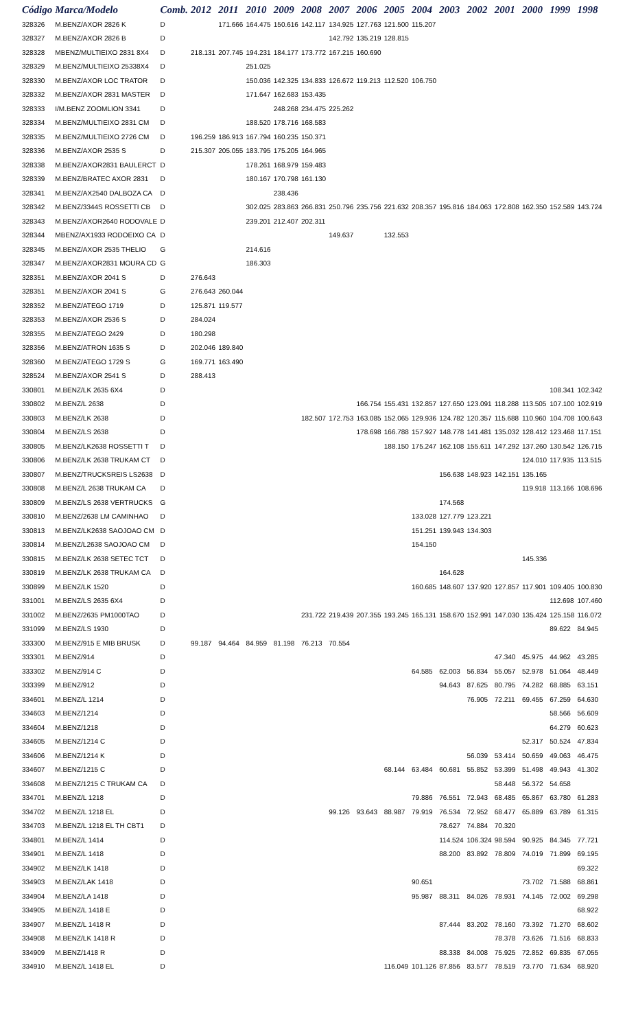| Código | Marca/Modelo | Comb. | 2012 | 2011 | 2010 | 2009 | 2008 | 2007 | 2006 | 2005 | 2004 | 2003 | 2002 | 2001 | 2000 | 1999 | 1998 |
| --- | --- | --- | --- | --- | --- | --- | --- | --- | --- | --- | --- | --- | --- | --- | --- | --- | --- |
| 328326 | M.BENZ/AXOR 2826 K | D | | 171.666 | 164.475 | 150.616 | 142.117 | 134.925 | 127.763 | 121.500 | 115.207 | | | | | | |
| 328327 | M.BENZ/AXOR 2826 B | D | | | | | | 142.792 | 135.219 | 128.815 | | | | | | | |
| 328328 | MBENZ/MULTIEIXO 2831 8X4 | D | 218.131 | 207.745 | 194.231 | 184.177 | 173.772 | 167.215 | 160.690 | | | | | | | | |
| 328329 | M.BENZ/MULTIEIXO 25338X4 | D | | | 251.025 | | | | | | | | | | | | |
| 328330 | M.BENZ/AXOR LOC TRATOR | D | | | 150.036 | 142.325 | 134.833 | 126.672 | 119.213 | 112.520 | 106.750 | | | | | | |
| 328332 | M.BENZ/AXOR 2831 MASTER | D | | | 171.647 | 162.683 | 153.435 | | | | | | | | | | |
| 328333 | I/M.BENZ ZOOMLION 3341 | D | | | | 248.268 | 234.475 | 225.262 | | | | | | | | | |
| 328334 | M.BENZ/MULTIEIXO 2831 CM | D | | | 188.520 | 178.716 | 168.583 | | | | | | | | | | |
| 328335 | M.BENZ/MULTIEIXO 2726 CM | D | 196.259 | 186.913 | 167.794 | 160.235 | 150.371 | | | | | | | | | | |
| 328336 | M.BENZ/AXOR 2535 S | D | 215.307 | 205.055 | 183.795 | 175.205 | 164.965 | | | | | | | | | | |
| 328338 | M.BENZ/AXOR2831 BAULERCT | D | | | 178.261 | 168.979 | 159.483 | | | | | | | | | | |
| 328339 | M.BENZ/BRATEC AXOR 2831 | D | | | 180.167 | 170.798 | 161.130 | | | | | | | | | | |
| 328341 | M.BENZ/AX2540 DALBOZA CA | D | | | | 238.436 | | | | | | | | | | | |
| 328342 | M.BENZ/3344S ROSSETTI CB | D | | | 302.025 | 283.863 | 266.831 | 250.796 | 235.756 | 221.632 | 208.357 | 195.816 | 184.063 | 172.808 | 162.350 | 152.589 | 143.724 |
| 328343 | M.BENZ/AXOR2640 RODOVALE | D | | | 239.201 | 212.407 | 202.311 | | | | | | | | | | |
| 328344 | MBENZ/AX1933 RODOEIXO CA | D | | | | | | 149.637 | | 132.553 | | | | | | | |
| 328345 | M.BENZ/AXOR 2535 THELIO | G | | | 214.616 | | | | | | | | | | | | |
| 328347 | M.BENZ/AXOR2831 MOURA CD | G | | | 186.303 | | | | | | | | | | | | |
| 328351 | M.BENZ/AXOR 2041 S | D | 276.643 | | | | | | | | | | | | | | |
| 328351 | M.BENZ/AXOR 2041 S | G | 276.643 | 260.044 | | | | | | | | | | | | | |
| 328352 | M.BENZ/ATEGO 1719 | D | 125.871 | 119.577 | | | | | | | | | | | | | |
| 328353 | M.BENZ/AXOR 2536 S | D | 284.024 | | | | | | | | | | | | | | |
| 328355 | M.BENZ/ATEGO 2429 | D | 180.298 | | | | | | | | | | | | | | |
| 328356 | M.BENZ/ATRON 1635 S | D | 202.046 | 189.840 | | | | | | | | | | | | | |
| 328360 | M.BENZ/ATEGO 1729 S | G | 169.771 | 163.490 | | | | | | | | | | | | | |
| 328524 | M.BENZ/AXOR 2541 S | D | 288.413 | | | | | | | | | | | | | | |
| 330801 | M.BENZ/LK 2635 6X4 | D | | | | | | | | | | | | | | 108.341 | 102.342 |
| 330802 | M.BENZ/L 2638 | D | | | | | | | 166.754 | 155.431 | 132.857 | 127.650 | 123.091 | 118.288 | 113.505 | 107.100 | 102.919 |
| 330803 | M.BENZ/LK 2638 | D | | | | | 182.507 | 172.753 | 163.085 | 152.065 | 129.936 | 124.782 | 120.357 | 115.688 | 110.960 | 104.708 | 100.643 |
| 330804 | M.BENZ/LS 2638 | D | | | | | | | 178.698 | 166.788 | 157.927 | 148.778 | 141.481 | 135.032 | 128.412 | 123.468 | 117.151 |
| 330805 | M.BENZ/LK2638 ROSSETTI T | D | | | | | | | | 188.150 | 175.247 | 162.108 | 155.611 | 147.292 | 137.260 | 130.542 | 126.715 |
| 330806 | M.BENZ/LK 2638 TRUKAM CT | D | | | | | | | | | | | | | 124.010 | 117.935 | 113.515 |
| 330807 | M.BENZ/TRUCKSREIS LS2638 | D | | | | | | | | | | 156.638 | 148.923 | 142.151 | 135.165 | | |
| 330808 | M.BENZ/L 2638 TRUKAM CA | D | | | | | | | | | | | | | 119.918 | 113.166 | 108.696 |
| 330809 | M.BENZ/LS 2638 VERTRUCKS | G | | | | | | | | | | 174.568 | | | | | |
| 330810 | M.BENZ/2638 LM CAMINHAO | D | | | | | | | | | 133.028 | 127.779 | 123.221 | | | | |
| 330813 | M.BENZ/LK2638 SAOJOAO CM | D | | | | | | | | | 151.251 | 139.943 | 134.303 | | | | |
| 330814 | M.BENZ/L2638 SAOJOAO CM | D | | | | | | | | | 154.150 | | | | | | |
| 330815 | M.BENZ/LK 2638 SETEC TCT | D | | | | | | | | | | | | | 145.336 | | |
| 330819 | M.BENZ/LK 2638 TRUKAM CA | D | | | | | | | | | | 164.628 | | | | | |
| 330899 | M.BENZ/LK 1520 | D | | | | | | | | | 160.685 | 148.607 | 137.920 | 127.857 | 117.901 | 109.405 | 100.830 |
| 331001 | M.BENZ/LS 2635 6X4 | D | | | | | | | | | | | | | | 112.698 | 107.460 |
| 331002 | M.BENZ/2635 PM1000TAO | D | | | | | 231.722 | 219.439 | 207.355 | 193.245 | 165.131 | 158.670 | 152.991 | 147.030 | 135.424 | 125.158 | 116.072 |
| 331099 | M.BENZ/LS 1930 | D | | | | | | | | | | | | | | 89.622 | 84.945 |
| 333300 | M.BENZ/915 E MIB BRUSK | D | 99.187 | 94.464 | 84.959 | 81.198 | 76.213 | 70.554 | | | | | | | | | |
| 333301 | M.BENZ/914 | D | | | | | | | | | | | | 47.340 | 45.975 | 44.962 | 43.285 |
| 333302 | M.BENZ/914 C | D | | | | | | | | | 64.585 | 62.003 | 56.834 | 55.057 | 52.978 | 51.064 | 48.449 |
| 333399 | M.BENZ/912 | D | | | | | | | | | | 94.643 | 87.625 | 80.795 | 74.282 | 68.885 | 63.151 |
| 334601 | M.BENZ/L 1214 | D | | | | | | | | | | | 76.905 | 72.211 | 69.455 | 67.259 | 64.630 |
| 334603 | M.BENZ/1214 | D | | | | | | | | | | | | | | 58.566 | 56.609 |
| 334604 | M.BENZ/1218 | D | | | | | | | | | | | | | | 64.279 | 60.623 |
| 334605 | M.BENZ/1214 C | D | | | | | | | | | | | | | 52.317 | 50.524 | 47.834 |
| 334606 | M.BENZ/1214 K | D | | | | | | | | | | | 56.039 | 53.414 | 50.659 | 49.063 | 46.475 |
| 334607 | M.BENZ/1215 C | D | | | | | | | | 68.144 | 63.484 | 60.681 | 55.852 | 53.399 | 51.498 | 49.943 | 41.302 |
| 334608 | M.BENZ/1215 C TRUKAM CA | D | | | | | | | | | | | | 58.448 | 56.372 | 54.658 | |
| 334701 | M.BENZ/L 1218 | D | | | | | | | | | 79.886 | 76.551 | 72.943 | 68.485 | 65.867 | 63.780 | 61.283 |
| 334702 | M.BENZ/L 1218 EL | D | | | | | | 99.126 | 93.643 | 88.987 | 79.919 | 76.534 | 72.952 | 68.477 | 65.889 | 63.789 | 61.315 |
| 334703 | M.BENZ/L 1218 EL TH CBT1 | D | | | | | | | | | | 78.627 | 74.884 | 70.320 | | | |
| 334801 | M.BENZ/L 1414 | D | | | | | | | | | | 114.524 | 106.324 | 98.594 | 90.925 | 84.345 | 77.721 |
| 334901 | M.BENZ/L 1418 | D | | | | | | | | | | 88.200 | 83.892 | 78.809 | 74.019 | 71.899 | 69.195 |
| 334902 | M.BENZ/LK 1418 | D | | | | | | | | | | | | | | | 69.322 |
| 334903 | M.BENZ/LAK 1418 | D | | | | | | | | | 90.651 | | | | 73.702 | 71.588 | 68.861 |
| 334904 | M.BENZ/LA 1418 | D | | | | | | | | | 95.987 | 88.311 | 84.026 | 78.931 | 74.145 | 72.002 | 69.298 |
| 334905 | M.BENZ/L 1418 E | D | | | | | | | | | | | | | | | 68.922 |
| 334907 | M.BENZ/L 1418 R | D | | | | | | | | | | 87.444 | 83.202 | 78.160 | 73.392 | 71.270 | 68.602 |
| 334908 | M.BENZ/LK 1418 R | D | | | | | | | | | | | | 78.378 | 73.626 | 71.516 | 68.833 |
| 334909 | M.BENZ/1418 R | D | | | | | | | | | | 88.338 | 84.008 | 75.925 | 72.852 | 69.835 | 67.055 |
| 334910 | M.BENZ/L 1418 EL | D | | | | | | | | 116.049 | 101.126 | 87.856 | 83.577 | 78.519 | 73.770 | 71.634 | 68.920 |